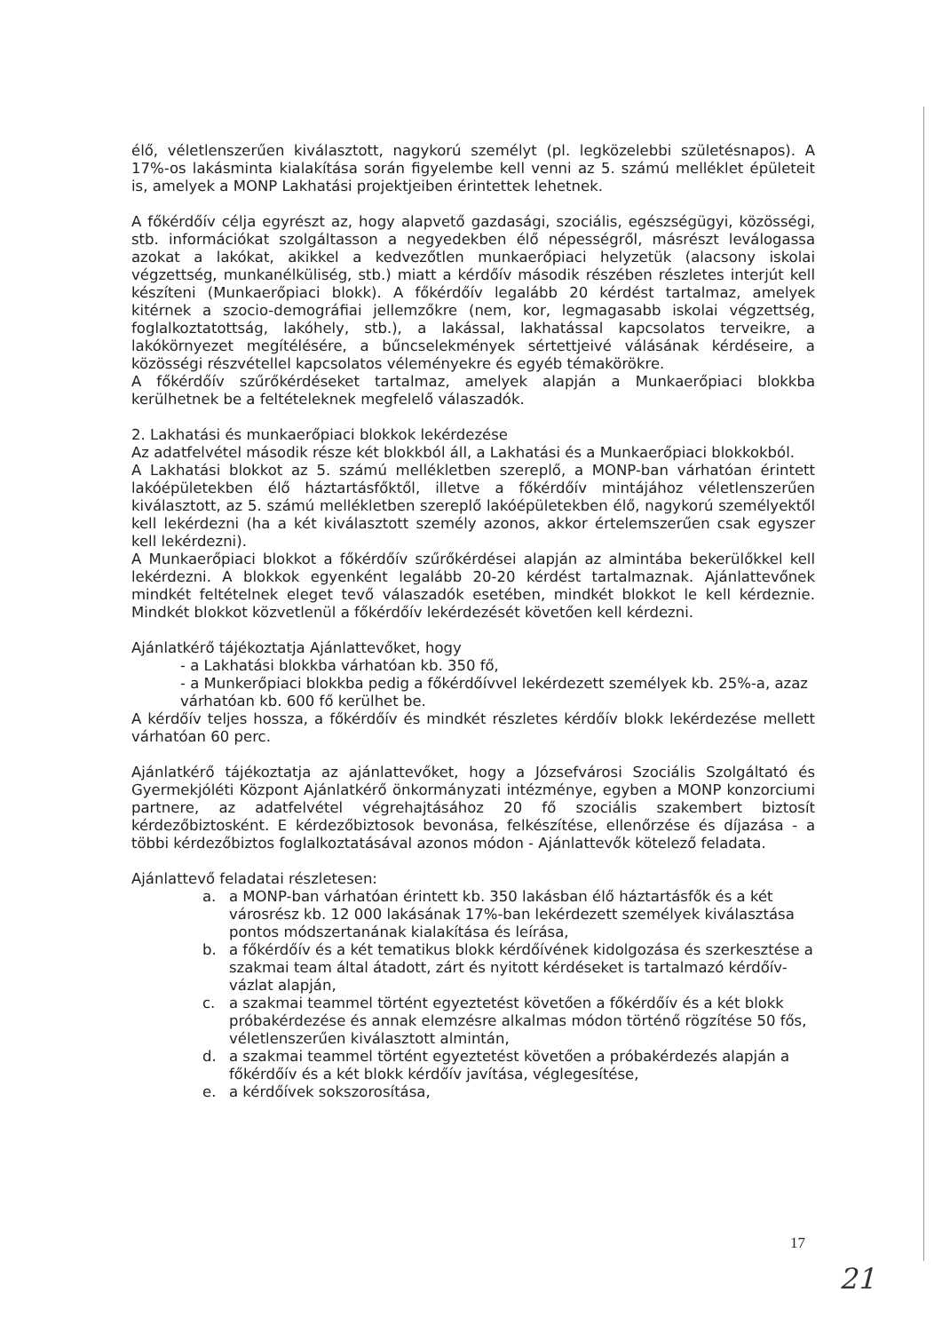élő, véletlenszerűen kiválasztott, nagykorú személyt (pl. legközelebbi születésnapos). A 17%-os lakásminta kialakítása során figyelembe kell venni az 5. számú melléklet épületeit is, amelyek a MONP Lakhatási projektjeiben érintettek lehetnek.
A főkérdőív célja egyrészt az, hogy alapvető gazdasági, szociális, egészségügyi, közösségi, stb. információkat szolgáltasson a negyedekben élő népességről, másrészt leválogassa azokat a lakókat, akikkel a kedvezőtlen munkaerőpiaci helyzetük (alacsony iskolai végzettség, munkanélküliség, stb.) miatt a kérdőív második részében részletes interjút kell készíteni (Munkaerőpiaci blokk). A főkérdőív legalább 20 kérdést tartalmaz, amelyek kitérnek a szocio-demográfiai jellemzőkre (nem, kor, legmagasabb iskolai végzettség, foglalkoztatottság, lakóhely, stb.), a lakással, lakhatással kapcsolatos terveikre, a lakókörnyezet megítélésére, a bűncselekmények sértettjeivé válásának kérdéseire, a közösségi részvétellel kapcsolatos véleményekre és egyéb témakörökre.
A főkérdőív szűrőkérdéseket tartalmaz, amelyek alapján a Munkaerőpiaci blokkba kerülhetnek be a feltételeknek megfelelő válaszadók.
2. Lakhatási és munkaerőpiaci blokkok lekérdezése
Az adatfelvétel második része két blokkból áll, a Lakhatási és a Munkaerőpiaci blokkokból.
A Lakhatási blokkot az 5. számú mellékletben szereplő, a MONP-ban várhatóan érintett lakóépületekben élő háztartásfőktől, illetve a főkérdőív mintájához véletlenszerűen kiválasztott, az 5. számú mellékletben szereplő lakóépületekben élő, nagykorú személyektől kell lekérdezni (ha a két kiválasztott személy azonos, akkor értelemszerűen csak egyszer kell lekérdezni).
A Munkaerőpiaci blokkot a főkérdőív szűrőkérdései alapján az almintába bekerülőkkel kell lekérdezni. A blokkok egyenként legalább 20-20 kérdést tartalmaznak. Ajánlattevőnek mindkét feltételnek eleget tevő válaszadók esetében, mindkét blokkot le kell kérdeznie. Mindkét blokkot közvetlenül a főkérdőív lekérdezését követően kell kérdezni.
Ajánlatkérő tájékoztatja Ajánlattevőket, hogy
- a Lakhatási blokkba várhatóan kb. 350 fő,
- a Munkerőpiaci blokkba pedig a főkérdőívvel lekérdezett személyek kb. 25%-a, azaz várhatóan kb. 600 fő kerülhet be.
A kérdőív teljes hossza, a főkérdőív és mindkét részletes kérdőív blokk lekérdezése mellett várhatóan 60 perc.
Ajánlatkérő tájékoztatja az ajánlattevőket, hogy a Józsefvárosi Szociális Szolgáltató és Gyermekjóléti Központ Ajánlatkérő önkormányzati intézménye, egyben a MONP konzorciumi partnere, az adatfelvétel végrehajtásához 20 fő szociális szakembert biztosít kérdezőbiztosként. E kérdezőbiztosok bevonása, felkészítése, ellenőrzése és díjazása - a többi kérdezőbiztos foglalkoztatásával azonos módon - Ajánlattevők kötelező feladata.
Ajánlattevő feladatai részletesen:
a. a MONP-ban várhatóan érintett kb. 350 lakásban élő háztartásfők és a két városrész kb. 12 000 lakásának 17%-ban lekérdezett személyek kiválasztása pontos módszertanának kialakítása és leírása,
b. a főkérdőív és a két tematikus blokk kérdőívének kidolgozása és szerkesztése a szakmai team által átadott, zárt és nyitott kérdéseket is tartalmazó kérdőív-vázlat alapján,
c. a szakmai teammel történt egyeztetést követően a főkérdőív és a két blokk próbakérdezése és annak elemzésre alkalmas módon történő rögzítése 50 fős, véletlenszerűen kiválasztott almintán,
d. a szakmai teammel történt egyeztetést követően a próbakérdezés alapján a főkérdőív és a két blokk kérdőív javítása, véglegesítése,
e. a kérdőívek sokszorosítása,
17
21